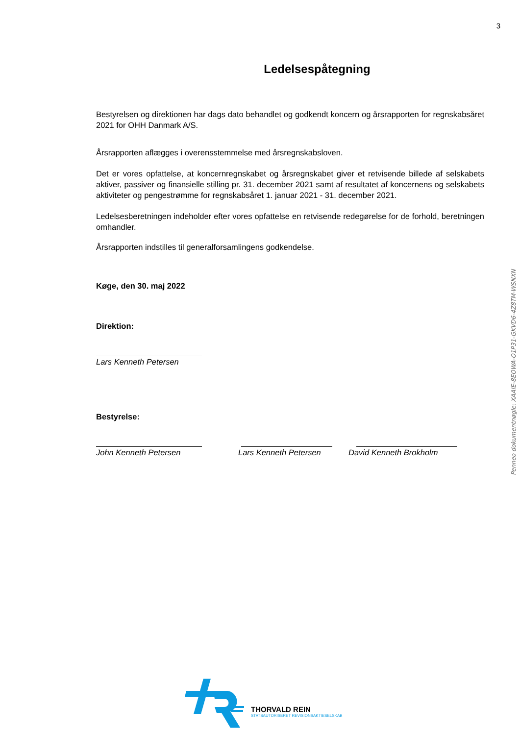3
Ledelsespåtegning
Bestyrelsen og direktionen har dags dato behandlet og godkendt koncern og årsrapporten for regnskabsåret 2021 for OHH Danmark A/S.
Årsrapporten aflægges i overensstemmelse med årsregnskabsloven.
Det er vores opfattelse, at koncernregnskabet og årsregnskabet giver et retvisende billede af selskabets aktiver, passiver og finansielle stilling pr. 31. december 2021 samt af resultatet af koncernens og selskabets aktiviteter og pengestrømme for regnskabsåret 1. januar 2021 - 31. december 2021.
Ledelsesberetningen indeholder efter vores opfattelse en retvisende redegørelse for de forhold, beretningen omhandler.
Årsrapporten indstilles til generalforsamlingens godkendelse.
Køge, den 30. maj 2022
Direktion:
Lars Kenneth Petersen
Bestyrelse:
John Kenneth Petersen Lars Kenneth Petersen David Kenneth Brokholm
Penneo dokumentnøgle: XAAIE-8EOWA-O1P31-GKVD6-4Z8TM-WSNXN
THORVALD REIN
STATSAUTORISERET REVISIONSAKTIESELSKAB